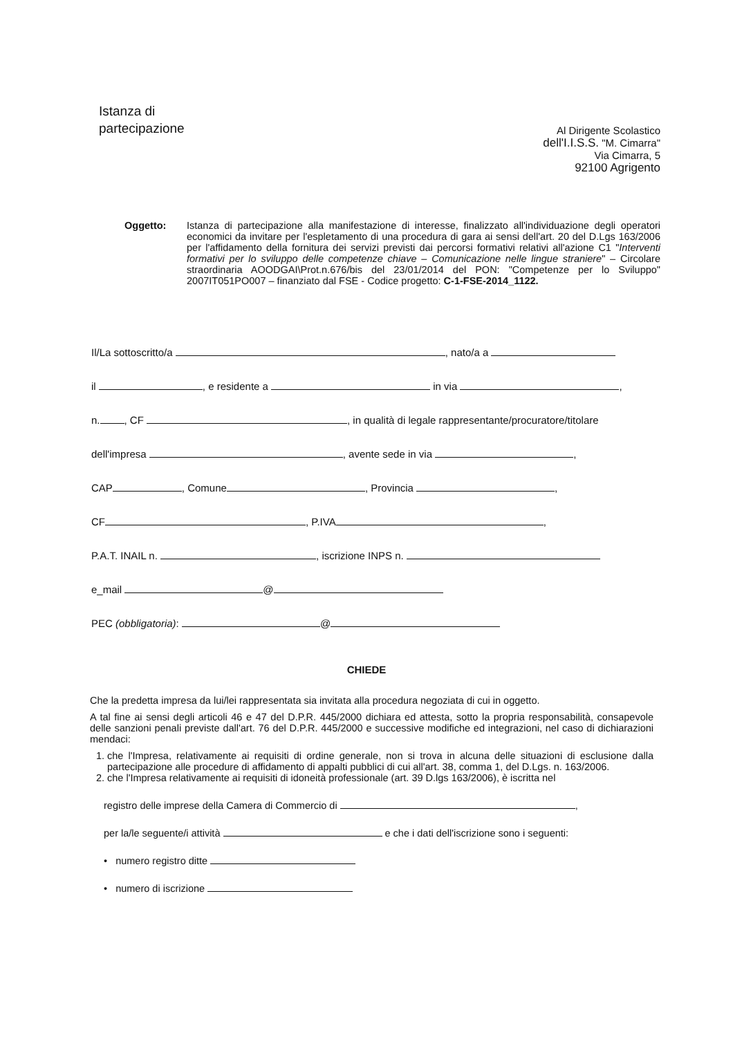Istanza di
partecipazione
Al Dirigente Scolastico
dell'I.I.S.S. "M. Cimarra"
Via Cimarra, 5
92100 Agrigento
Oggetto: Istanza di partecipazione alla manifestazione di interesse, finalizzato all'individuazione degli operatori economici da invitare per l'espletamento di una procedura di gara ai sensi dell'art. 20 del D.Lgs 163/2006 per l'affidamento della fornitura dei servizi previsti dai percorsi formativi relativi all'azione C1 "Interventi formativi per lo sviluppo delle competenze chiave – Comunicazione nelle lingue straniere" – Circolare straordinaria AOODGAI\Prot.n.676/bis del 23/01/2014 del PON: "Competenze per lo Sviluppo" 2007IT051PO007 – finanziato dal FSE - Codice progetto: C-1-FSE-2014_1122.
Il/La sottoscritto/a , nato/a a
il , e residente a in via ,
n. , CF , in qualità di legale rappresentante/procuratore/titolare
dell'impresa , avente sede in via ,
CAP , Comune , Provincia ,
CF , P.IVA ,
P.A.T. INAIL n. , iscrizione INPS n.
e_mail @
PEC (obbligatoria): @
CHIEDE
Che la predetta impresa da lui/lei rappresentata sia invitata alla procedura negoziata di cui in oggetto.
A tal fine ai sensi degli articoli 46 e 47 del D.P.R. 445/2000 dichiara ed attesta, sotto la propria responsabilità, consapevole delle sanzioni penali previste dall'art. 76 del D.P.R. 445/2000 e successive modifiche ed integrazioni, nel caso di dichiarazioni mendaci:
1. che l'Impresa, relativamente ai requisiti di ordine generale, non si trova in alcuna delle situazioni di esclusione dalla partecipazione alle procedure di affidamento di appalti pubblici di cui all'art. 38, comma 1, del D.Lgs. n. 163/2006.
2. che l'Impresa relativamente ai requisiti di idoneità professionale (art. 39 D.lgs 163/2006), è iscritta nel
registro delle imprese della Camera di Commercio di ,
per la/le seguente/i attività e che i dati dell'iscrizione sono i seguenti:
• numero registro ditte
• numero di iscrizione